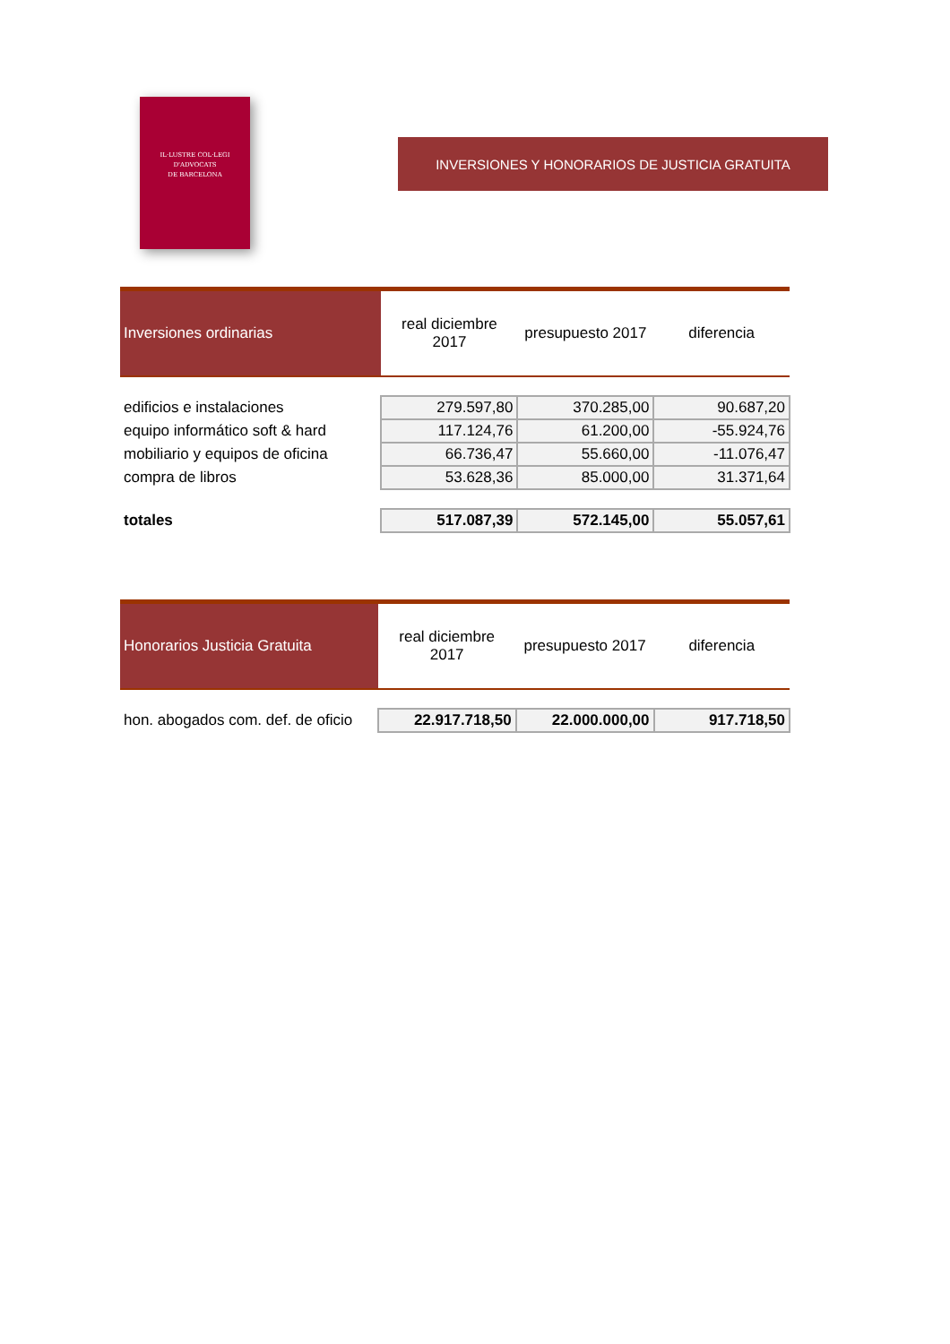IL·LUSTRE COL·LEGI
D'ADVOCATS
DE BARCELONA
INVERSIONES Y HONORARIOS DE JUSTICIA GRATUITA
| Inversiones ordinarias | real diciembre 2017 | presupuesto 2017 | diferencia |
| --- | --- | --- | --- |
| edificios e instalaciones | 279.597,80 | 370.285,00 | 90.687,20 |
| equipo informático soft & hard | 117.124,76 | 61.200,00 | -55.924,76 |
| mobiliario y equipos de oficina | 66.736,47 | 55.660,00 | -11.076,47 |
| compra de libros | 53.628,36 | 85.000,00 | 31.371,64 |
| totales | 517.087,39 | 572.145,00 | 55.057,61 |
| Honorarios Justicia Gratuita | real diciembre 2017 | presupuesto 2017 | diferencia |
| --- | --- | --- | --- |
| hon. abogados com. def. de oficio | 22.917.718,50 | 22.000.000,00 | 917.718,50 |